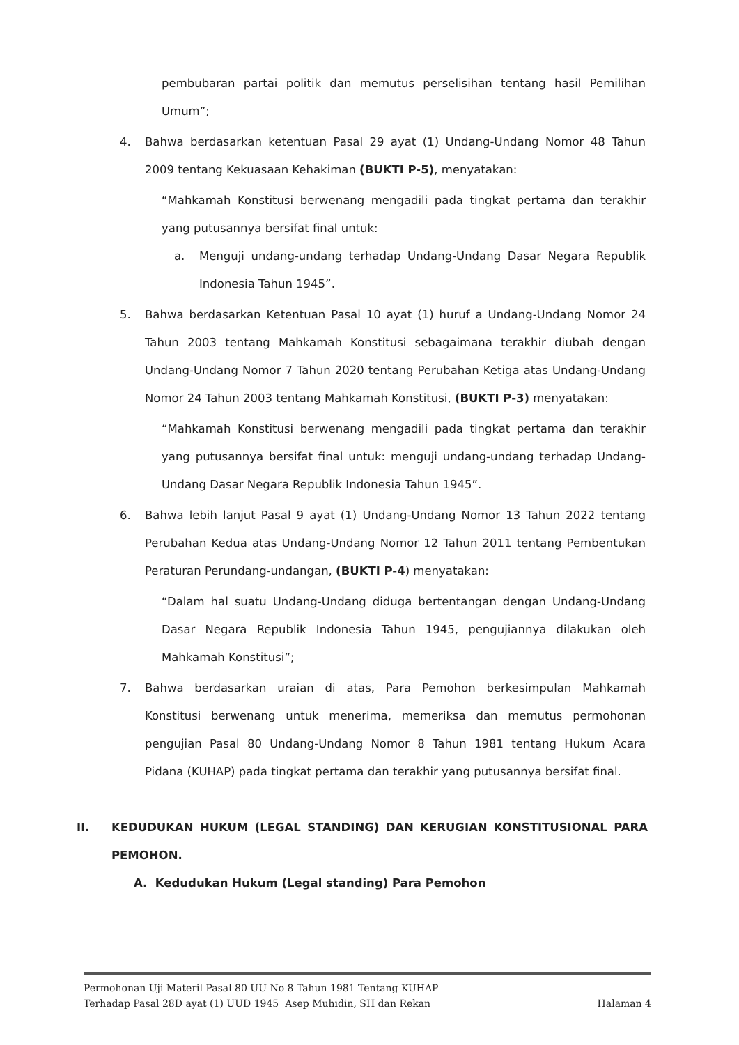pembubaran partai politik dan memutus perselisihan tentang hasil Pemilihan Umum”;
4. Bahwa berdasarkan ketentuan Pasal 29 ayat (1) Undang-Undang Nomor 48 Tahun 2009 tentang Kekuasaan Kehakiman (BUKTI P-5), menyatakan:
“Mahkamah Konstitusi berwenang mengadili pada tingkat pertama dan terakhir yang putusannya bersifat final untuk:
a. Menguji undang-undang terhadap Undang-Undang Dasar Negara Republik Indonesia Tahun 1945”.
5. Bahwa berdasarkan Ketentuan Pasal 10 ayat (1) huruf a Undang-Undang Nomor 24 Tahun 2003 tentang Mahkamah Konstitusi sebagaimana terakhir diubah dengan Undang-Undang Nomor 7 Tahun 2020 tentang Perubahan Ketiga atas Undang-Undang Nomor 24 Tahun 2003 tentang Mahkamah Konstitusi, (BUKTI P-3) menyatakan:
“Mahkamah Konstitusi berwenang mengadili pada tingkat pertama dan terakhir yang putusannya bersifat final untuk: menguji undang-undang terhadap Undang-Undang Dasar Negara Republik Indonesia Tahun 1945”.
6. Bahwa lebih lanjut Pasal 9 ayat (1) Undang-Undang Nomor 13 Tahun 2022 tentang Perubahan Kedua atas Undang-Undang Nomor 12 Tahun 2011 tentang Pembentukan Peraturan Perundang-undangan, (BUKTI P-4) menyatakan:
“Dalam hal suatu Undang-Undang diduga bertentangan dengan Undang-Undang Dasar Negara Republik Indonesia Tahun 1945, pengujiannya dilakukan oleh Mahkamah Konstitusi”;
7. Bahwa berdasarkan uraian di atas, Para Pemohon berkesimpulan Mahkamah Konstitusi berwenang untuk menerima, memeriksa dan memutus permohonan pengujian Pasal 80 Undang-Undang Nomor 8 Tahun 1981 tentang Hukum Acara Pidana (KUHAP) pada tingkat pertama dan terakhir yang putusannya bersifat final.
II. KEDUDUKAN HUKUM (LEGAL STANDING) DAN KERUGIAN KONSTITUSIONAL PARA PEMOHON.
A. Kedudukan Hukum (Legal standing) Para Pemohon
Permohonan Uji Materil Pasal 80 UU No 8 Tahun 1981 Tentang KUHAP
Terhadap Pasal 28D ayat (1) UUD 1945 Asep Muhidin, SH dan Rekan Halaman 4